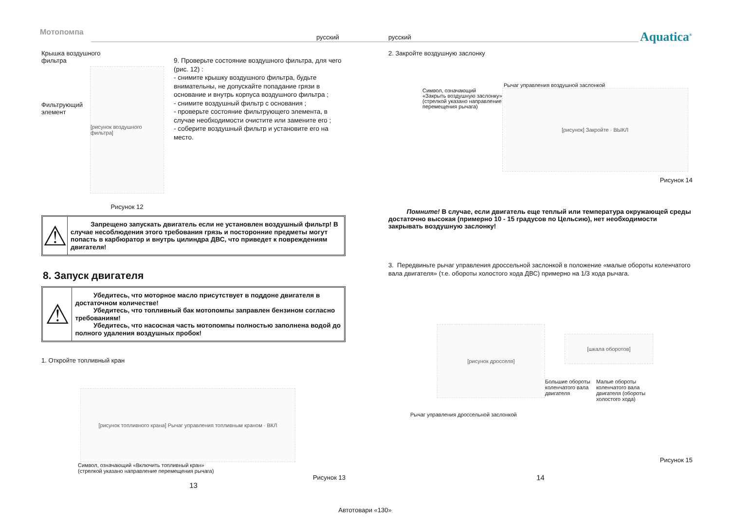Мотопомпа
русский русский Aquatica<sup>®</sup>
Крышка воздушного
фильтра
[рисунок воздушного фильтра]
Фильтрующий
элемент
Рисунок 12
9. Проверьте состояние воздушного фильтра, для чего (рис. 12) :
- снимите крышку воздушного фильтра, будьте внимательны, не допускайте попадание грязи в основание и внутрь корпуса воздушного фильтра ;
- снимите воздушный фильтр с основания ;
- проверьте состояние фильтрующего элемента, в случае необходимости очистите или замените его ;
- соберите воздушный фильтр и установите его на место.
⚠
Запрещено запускать двигатель если не установлен воздушный фильтр! В случае несоблюдения этого требования грязь и посторонние предметы могут попасть в карбюратор и внутрь цилиндра ДВС, что приведет к повреждениям двигателя!
8. Запуск двигателя
⚠
Убедитесь, что моторное масло присутствует в поддоне двигателя в достаточном количестве!
Убедитесь, что топливный бак мотопомпы заправлен бензином согласно требованиям!
Убедитесь, что насосная часть мотопомпы полностью заполнена водой до полного удаления воздушных пробок!
1. Откройте топливный кран
[рисунок топливного крана] Рычаг управления топливным краном · ВКЛ
Символ, означающий «Включить топливный кран»
(стрелкой указано направление перемещения рычага)
Рисунок 13
13
2. Закройте воздушную заслонку
Рычаг управления воздушной заслонкой
Символ, означающий
«Закрыть воздушную заслонку»
(стрелкой указано направление
перемещения рычага)
[рисунок] Закройте · ВЫКЛ
Рисунок 14
Помните! В случае, если двигатель еще теплый или температура окружающей среды достаточно высокая (примерно 10 - 15 градусов по Цельсию), нет необходимости закрывать воздушную заслонку!
3. Передвиньте рычаг управления дроссельной заслонкой в положение «малые обороты коленчатого вала двигателя» (т.е. обороты холостого хода ДВС) примерно на 1/3 хода рычага.
[рисунок дросселя]
[шкала оборотов]
Большие обороты
коленчатого вала
двигателя
Малые обороты
коленчатого вала
двигателя (обороты
холостого хода)
Рычаг управления дроссельной заслонкой
Рисунок 15
14
Автотовари «130»